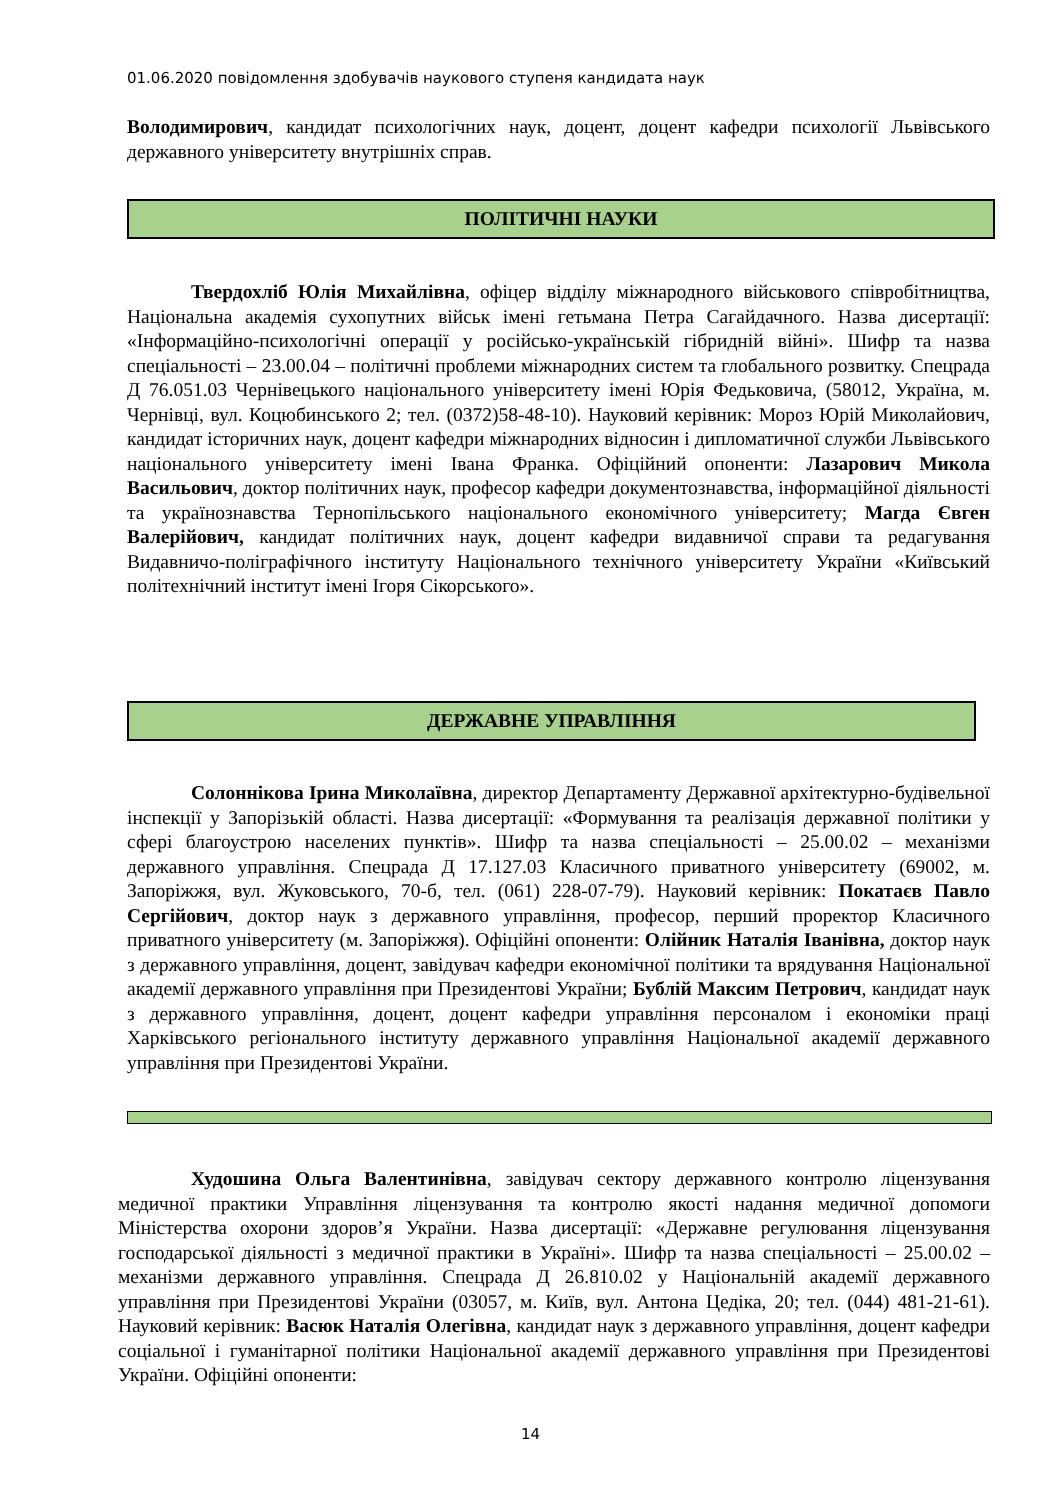01.06.2020 повідомлення здобувачів наукового ступеня кандидата наук
Володимирович, кандидат психологічних наук, доцент, доцент кафедри психології Львівського державного університету внутрішніх справ.
ПОЛІТИЧНІ НАУКИ
Твердохліб Юлія Михайлівна, офіцер відділу міжнародного військового співробітництва, Національна академія сухопутних військ імені гетьмана Петра Сагайдачного. Назва дисертації: «Інформаційно-психологічні операції у російсько-українській гібридній війні». Шифр та назва спеціальності – 23.00.04 – політичні проблеми міжнародних систем та глобального розвитку. Спецрада Д 76.051.03 Чернівецького національного університету імені Юрія Федьковича, (58012, Україна, м. Чернівці, вул. Коцюбинського 2; тел. (0372)58-48-10). Науковий керівник: Мороз Юрій Миколайович, кандидат історичних наук, доцент кафедри міжнародних відносин і дипломатичної служби Львівського національного університету імені Івана Франка. Офіційний опоненти: Лазарович Микола Васильович, доктор політичних наук, професор кафедри документознавства, інформаційної діяльності та українознавства Тернопільського національного економічного університету; Магда Євген Валерійович, кандидат політичних наук, доцент кафедри видавничої справи та редагування Видавничо-поліграфічного інституту Національного технічного університету України «Київський політехнічний інститут імені Ігоря Сікорського».
ДЕРЖАВНЕ УПРАВЛІННЯ
Солоннікова Ірина Миколаївна, директор Департаменту Державної архітектурно-будівельної інспекції у Запорізькій області. Назва дисертації: «Формування та реалізація державної політики у сфері благоустрою населених пунктів». Шифр та назва спеціальності – 25.00.02 – механізми державного управління. Спецрада Д 17.127.03 Класичного приватного університету (69002, м. Запоріжжя, вул. Жуковського, 70-б, тел. (061) 228-07-79). Науковий керівник: Покатаєв Павло Сергійович, доктор наук з державного управління, професор, перший проректор Класичного приватного університету (м. Запоріжжя). Офіційні опоненти: Олійник Наталія Іванівна, доктор наук з державного управління, доцент, завідувач кафедри економічної політики та врядування Національної академії державного управління при Президентові України; Бублій Максим Петрович, кандидат наук з державного управління, доцент, доцент кафедри управління персоналом і економіки праці Харківського регіонального інституту державного управління Національної академії державного управління при Президентові України.
Худошина Ольга Валентинівна, завідувач сектору державного контролю ліцензування медичної практики Управління ліцензування та контролю якості надання медичної допомоги Міністерства охорони здоров’я України. Назва дисертації: «Державне регулювання ліцензування господарської діяльності з медичної практики в Україні». Шифр та назва спеціальності – 25.00.02 – механізми державного управління. Спецрада Д 26.810.02 у Національній академії державного управління при Президентові України (03057, м. Київ, вул. Антона Цедіка, 20; тел. (044) 481-21-61). Науковий керівник: Васюк Наталія Олегівна, кандидат наук з державного управління, доцент кафедри соціальної і гуманітарної політики Національної академії державного управління при Президентові України. Офіційні опоненти:
14